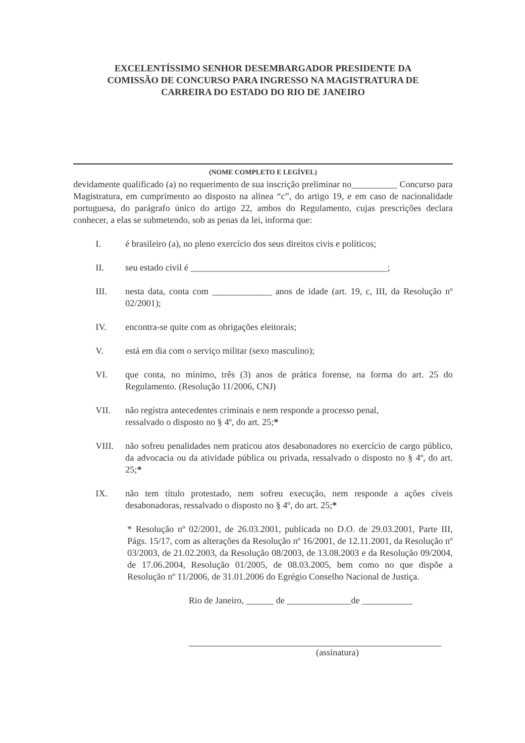EXCELENTÍSSIMO SENHOR DESEMBARGADOR PRESIDENTE DA
COMISSÃO DE CONCURSO PARA INGRESSO NA MAGISTRATURA DE
CARREIRA DO ESTADO DO RIO DE JANEIRO
(NOME COMPLETO E LEGÍVEL)
devidamente qualificado (a) no requerimento de sua inscrição preliminar no__________ Concurso para Magistratura, em cumprimento ao disposto na alínea “c”, do artigo 19, e em caso de nacionalidade portuguesa, do parágrafo único do artigo 22, ambos do Regulamento, cujas prescrições declara conhecer, a elas se submetendo, sob as penas da lei, informa que:
I. é brasileiro (a), no pleno exercício dos seus direitos civis e políticos;
II. seu estado civil é ___________________________________________;
III. nesta data, conta com _____________ anos de idade (art. 19, c, III, da Resolução nº 02/2001);
IV. encontra-se quite com as obrigações eleitorais;
V. está em dia com o serviço militar (sexo masculino);
VI. que conta, no mínimo, três (3) anos de prática forense, na forma do art. 25 do Regulamento. (Resolução 11/2006, CNJ)
VII. não registra antecedentes criminais e nem responde a processo penal,
ressalvado o disposto no § 4º, do art. 25;*
VIII. não sofreu penalidades nem praticou atos desabonadores no exercício de cargo público, da advocacia ou da atividade pública ou privada, ressalvado o disposto no § 4º, do art. 25;*
IX. não tem título protestado, nem sofreu execução, nem responde a ações cíveis desabonadoras, ressalvado o disposto no § 4º, do art. 25;*
* Resolução nº 02/2001, de 26.03.2001, publicada no D.O. de 29.03.2001, Parte III, Págs. 15/17, com as alterações da Resolução nº 16/2001, de 12.11.2001, da Resolução nº 03/2003, de 21.02.2003, da Resolução 08/2003, de 13.08.2003 e da Resolução 09/2004, de 17.06.2004, Resolução 01/2005, de 08.03.2005, bem como no que dispõe a Resolução nº 11/2006, de 31.01.2006 do Egrégio Conselho Nacional de Justiça.
Rio de Janeiro, ______ de ______________de ___________
(assinatura)